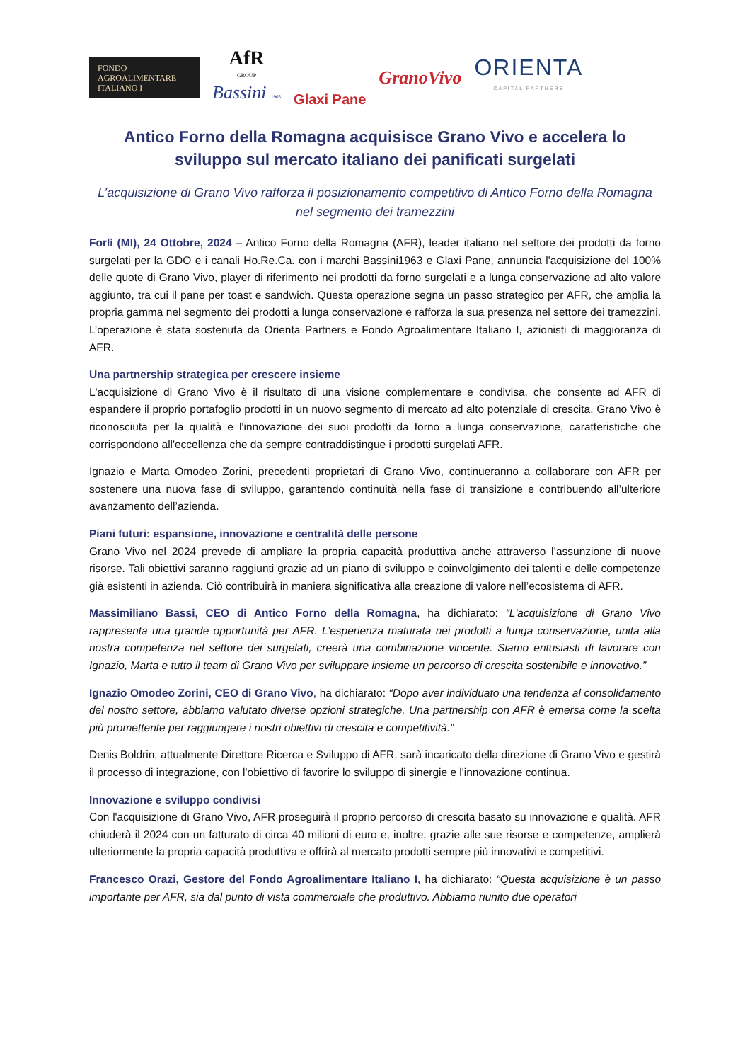FONDO
AGROALIMENTARE
ITALIANO I
AfR
GROUP
Bassini 1963
Glaxi Pane
GranoVivo
ORIENTA
CAPITAL PARTNERS
Antico Forno della Romagna acquisisce Grano Vivo e accelera lo sviluppo sul mercato italiano dei panificati surgelati
L’acquisizione di Grano Vivo rafforza il posizionamento competitivo di Antico Forno della Romagna nel segmento dei tramezzini
Forlì (MI), 24 Ottobre, 2024 – Antico Forno della Romagna (AFR), leader italiano nel settore dei prodotti da forno surgelati per la GDO e i canali Ho.Re.Ca. con i marchi Bassini1963 e Glaxi Pane, annuncia l'acquisizione del 100% delle quote di Grano Vivo, player di riferimento nei prodotti da forno surgelati e a lunga conservazione ad alto valore aggiunto, tra cui il pane per toast e sandwich. Questa operazione segna un passo strategico per AFR, che amplia la propria gamma nel segmento dei prodotti a lunga conservazione e rafforza la sua presenza nel settore dei tramezzini. L’operazione è stata sostenuta da Orienta Partners e Fondo Agroalimentare Italiano I, azionisti di maggioranza di AFR.
Una partnership strategica per crescere insieme
L'acquisizione di Grano Vivo è il risultato di una visione complementare e condivisa, che consente ad AFR di espandere il proprio portafoglio prodotti in un nuovo segmento di mercato ad alto potenziale di crescita. Grano Vivo è riconosciuta per la qualità e l'innovazione dei suoi prodotti da forno a lunga conservazione, caratteristiche che corrispondono all'eccellenza che da sempre contraddistingue i prodotti surgelati AFR.
Ignazio e Marta Omodeo Zorini, precedenti proprietari di Grano Vivo, continueranno a collaborare con AFR per sostenere una nuova fase di sviluppo, garantendo continuità nella fase di transizione e contribuendo all’ulteriore avanzamento dell’azienda.
Piani futuri: espansione, innovazione e centralità delle persone
Grano Vivo nel 2024 prevede di ampliare la propria capacità produttiva anche attraverso l’assunzione di nuove risorse. Tali obiettivi saranno raggiunti grazie ad un piano di sviluppo e coinvolgimento dei talenti e delle competenze già esistenti in azienda. Ciò contribuirà in maniera significativa alla creazione di valore nell’ecosistema di AFR.
Massimiliano Bassi, CEO di Antico Forno della Romagna, ha dichiarato: “L'acquisizione di Grano Vivo rappresenta una grande opportunità per AFR. L’esperienza maturata nei prodotti a lunga conservazione, unita alla nostra competenza nel settore dei surgelati, creerà una combinazione vincente. Siamo entusiasti di lavorare con Ignazio, Marta e tutto il team di Grano Vivo per sviluppare insieme un percorso di crescita sostenibile e innovativo.”
Ignazio Omodeo Zorini, CEO di Grano Vivo, ha dichiarato: “Dopo aver individuato una tendenza al consolidamento del nostro settore, abbiamo valutato diverse opzioni strategiche. Una partnership con AFR è emersa come la scelta più promettente per raggiungere i nostri obiettivi di crescita e competitività.”
Denis Boldrin, attualmente Direttore Ricerca e Sviluppo di AFR, sarà incaricato della direzione di Grano Vivo e gestirà il processo di integrazione, con l'obiettivo di favorire lo sviluppo di sinergie e l'innovazione continua.
Innovazione e sviluppo condivisi
Con l'acquisizione di Grano Vivo, AFR proseguirà il proprio percorso di crescita basato su innovazione e qualità. AFR chiuderà il 2024 con un fatturato di circa 40 milioni di euro e, inoltre, grazie alle sue risorse e competenze, amplierà ulteriormente la propria capacità produttiva e offrirà al mercato prodotti sempre più innovativi e competitivi.
Francesco Orazi, Gestore del Fondo Agroalimentare Italiano I, ha dichiarato: “Questa acquisizione è un passo importante per AFR, sia dal punto di vista commerciale che produttivo. Abbiamo riunito due operatori